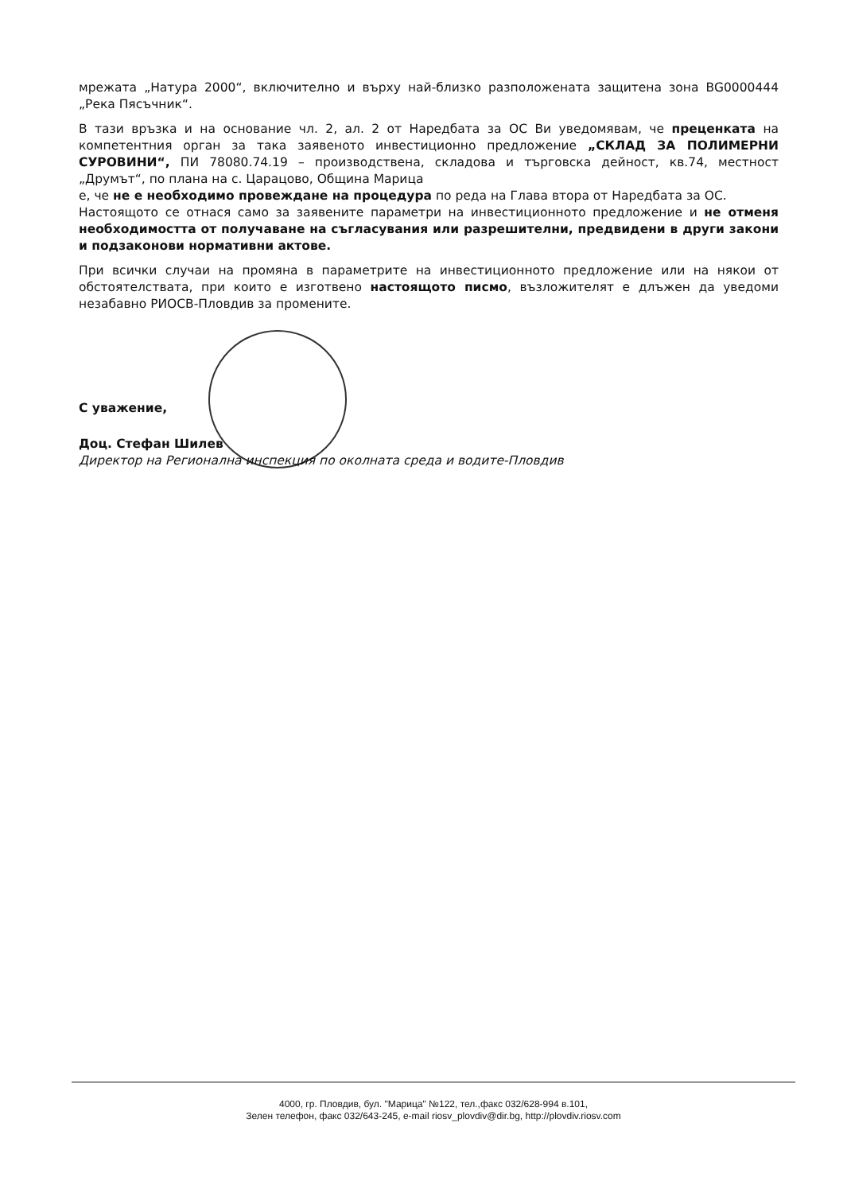мрежата „Натура 2000“, включително и върху най-близко разположената защитена зона BG0000444 „Река Пясъчник“.
В тази връзка и на основание чл. 2, ал. 2 от Наредбата за ОС Ви уведомявам, че преценката на компетентния орган за така заявеното инвестиционно предложение „СКЛАД ЗА ПОЛИМЕРНИ СУРОВИНИ“, ПИ 78080.74.19 – производствена, складова и търговска дейност, кв.74, местност „Друмът“, по плана на с. Царацово, Община Марица
е, че не е необходимо провеждане на процедура по реда на Глава втора от Наредбата за ОС.
Настоящото се отнася само за заявените параметри на инвестиционното предложение и не отменя необходимостта от получаване на съгласувания или разрешителни, предвидени в други закони и подзаконови нормативни актове.
При всички случаи на промяна в параметрите на инвестиционното предложение или на някои от обстоятелствата, при които е изготвено настоящото писмо, възложителят е длъжен да уведоми незабавно РИОСВ-Пловдив за промените.
С уважение,
Доц. Стефан Шилев
Директор на Регионална инспекция по околната среда и водите-Пловдив
4000, гр. Пловдив, бул. "Марица" №122, тел.,факс 032/628-994 в.101,
Зелен телефон, факс 032/643-245, e-mail riosv_plovdiv@dir.bg, http://plovdiv.riosv.com